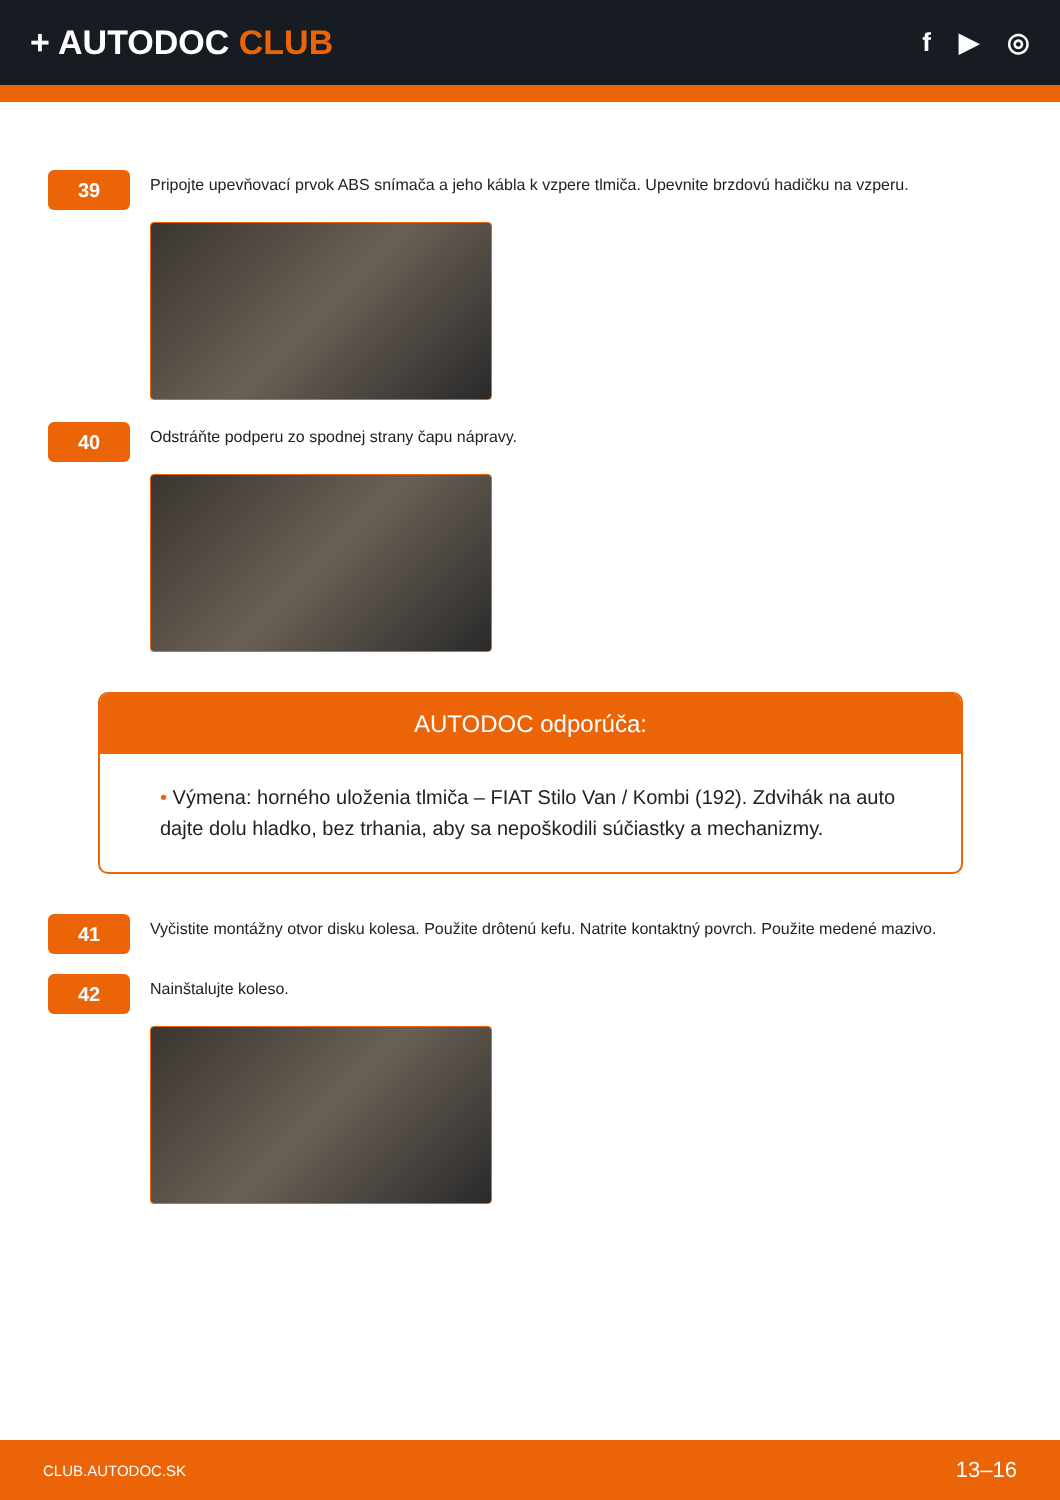+ AUTODOC CLUB
f ▶ ◎
39
Pripojte upevňovací prvok ABS snímača a jeho kábla k vzpere tlmiča. Upevnite brzdovú hadičku na vzperu.
40
Odstráňte podperu zo spodnej strany čapu nápravy.
AUTODOC odporúča:
• Výmena: horného uloženia tlmiča – FIAT Stilo Van / Kombi (192). Zdvihák na auto dajte dolu hladko, bez trhania, aby sa nepoškodili súčiastky a mechanizmy.
41
Vyčistite montážny otvor disku kolesa. Použite drôtenú kefu. Natrite kontaktný povrch. Použite medené mazivo.
42
Nainštalujte koleso.
CLUB.AUTODOC.SK 13–16